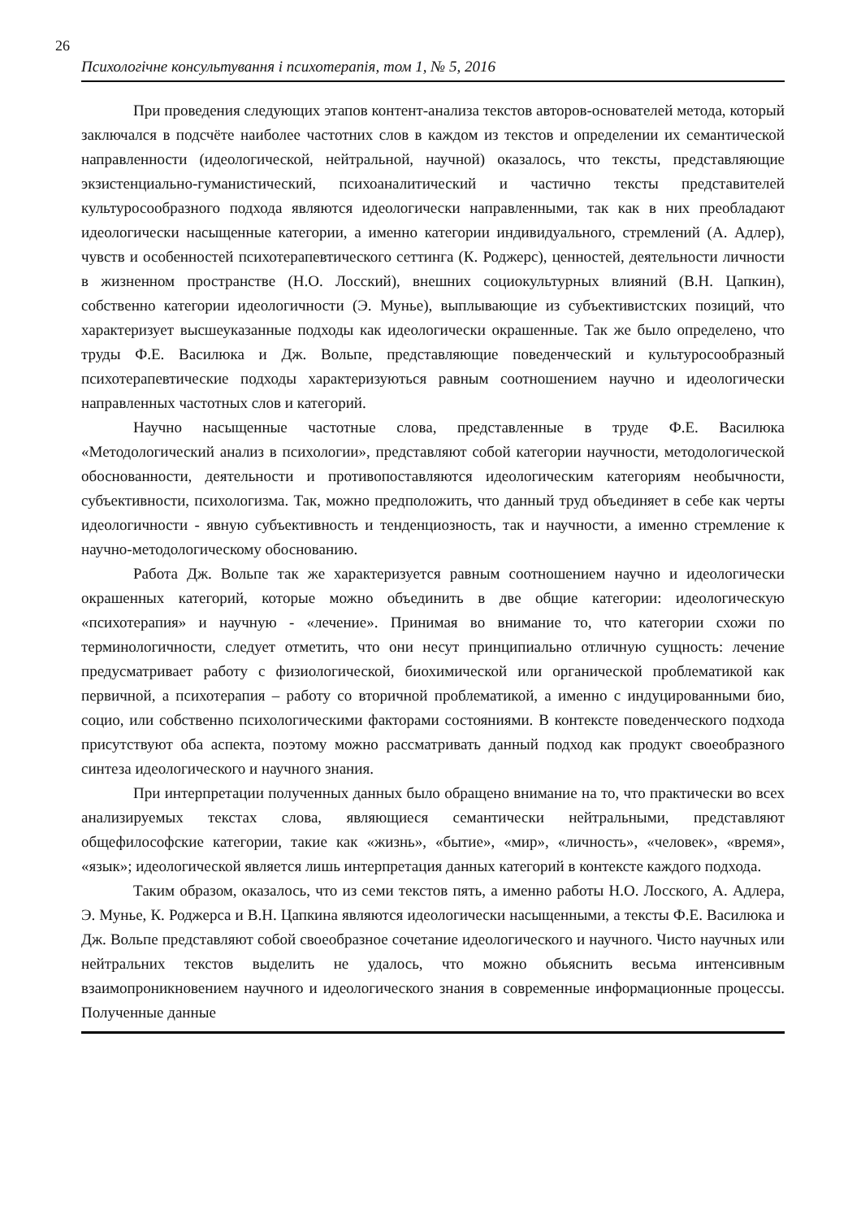26
Психологічне консультування і психотерапія, том 1, № 5, 2016
При проведения следующих этапов контент-анализа текстов авторов-основателей метода, который заключался в подсчёте наиболее частотних слов в каждом из текстов и определении их семантической направленности (идеологической, нейтральной, научной) оказалось, что тексты, представляющие экзистенциально-гуманистический, психоаналитический и частично тексты представителей культуросообразного подхода являются идеологически направленными, так как в них преобладают идеологически насыщенные категории, а именно категории индивидуального, стремлений (А. Адлер), чувств и особенностей психотерапевтического сеттинга (К. Роджерс), ценностей, деятельности личности в жизненном пространстве (Н.О. Лосский), внешних социокультурных влияний (В.Н. Цапкин), собственно категории идеологичности (Э. Мунье), выплывающие из субъективистских позиций, что характеризует высшеуказанные подходы как идеологически окрашенные. Так же было определено, что труды Ф.Е. Василюка и Дж. Вольпе, представляющие поведенческий и культуросообразный психотерапевтические подходы характеризуються равным соотношением научно и идеологически направленных частотных слов и категорий.
Научно насыщенные частотные слова, представленные в труде Ф.Е. Василюка «Методологический анализ в психологии», представляют собой категории научности, методологической обоснованности, деятельности и противопоставляются идеологическим категориям необычности, субъективности, психологизма. Так, можно предположить, что данный труд объединяет в себе как черты идеологичности - явную субъективность и тенденциозность, так и научности, а именно стремление к научно-методологическому обоснованию.
Работа Дж. Вольпе так же характеризуется равным соотношением научно и идеологически окрашенных категорий, которые можно объединить в две общие категории: идеологическую «психотерапия» и научную - «лечение». Принимая во внимание то, что категории схожи по терминологичности, следует отметить, что они несут принципиально отличную сущность: лечение предусматривает работу с физиологической, биохимической или органической проблематикой как первичной, а психотерапия – работу со вторичной проблематикой, а именно с индуцированными био, социо, или собственно психологическими факторами состояниями. В контексте поведенческого подхода присутствуют оба аспекта, поэтому можно рассматривать данный подход как продукт своеобразного синтеза идеологического и научного знания.
При интерпретации полученных данных было обращено внимание на то, что практически во всех анализируемых текстах слова, являющиеся семантически нейтральными, представляют общефилософские категории, такие как «жизнь», «бытие», «мир», «личность», «человек», «время», «язык»; идеологической является лишь интерпретация данных категорий в контексте каждого подхода.
Таким образом, оказалось, что из семи текстов пять, а именно работы Н.О. Лосского, А. Адлера, Э. Мунье, К. Роджерса и В.Н. Цапкина являются идеологически насыщенными, а тексты Ф.Е. Василюка и Дж. Вольпе представляют собой своеобразное сочетание идеологического и научного. Чисто научных или нейтральних текстов выделить не удалось, что можно обьяснить весьма интенсивным взаимопроникновением научного и идеологического знания в современные информационные процессы. Полученные данные